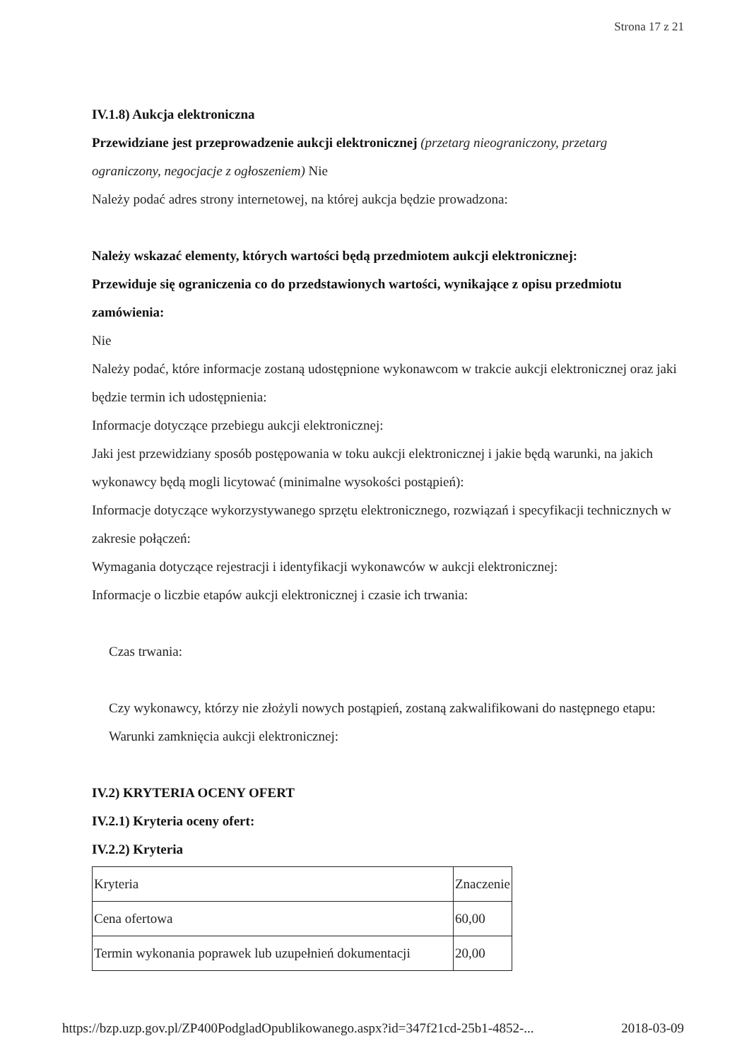Strona 17 z 21
IV.1.8) Aukcja elektroniczna
Przewidziane jest przeprowadzenie aukcji elektronicznej (przetarg nieograniczony, przetarg ograniczony, negocjacje z ogłoszeniem) Nie
Należy podać adres strony internetowej, na której aukcja będzie prowadzona:
Należy wskazać elementy, których wartości będą przedmiotem aukcji elektronicznej:
Przewiduje się ograniczenia co do przedstawionych wartości, wynikające z opisu przedmiotu zamówienia:
Nie
Należy podać, które informacje zostaną udostępnione wykonawcom w trakcie aukcji elektronicznej oraz jaki będzie termin ich udostępnienia:
Informacje dotyczące przebiegu aukcji elektronicznej:
Jaki jest przewidziany sposób postępowania w toku aukcji elektronicznej i jakie będą warunki, na jakich wykonawcy będą mogli licytować (minimalne wysokości postąpień):
Informacje dotyczące wykorzystywanego sprzętu elektronicznego, rozwiązań i specyfikacji technicznych w zakresie połączeń:
Wymagania dotyczące rejestracji i identyfikacji wykonawców w aukcji elektronicznej:
Informacje o liczbie etapów aukcji elektronicznej i czasie ich trwania:
Czas trwania:
Czy wykonawcy, którzy nie złożyli nowych postąpień, zostaną zakwalifikowani do następnego etapu:
Warunki zamknięcia aukcji elektronicznej:
IV.2) KRYTERIA OCENY OFERT
IV.2.1) Kryteria oceny ofert:
IV.2.2) Kryteria
| Kryteria | Znaczenie |
| Cena ofertowa | 60,00 |
| Termin wykonania poprawek lub uzupełnień dokumentacji | 20,00 |
https://bzp.uzp.gov.pl/ZP400PodgladOpublikowanego.aspx?id=347f21cd-25b1-4852-... 2018-03-09